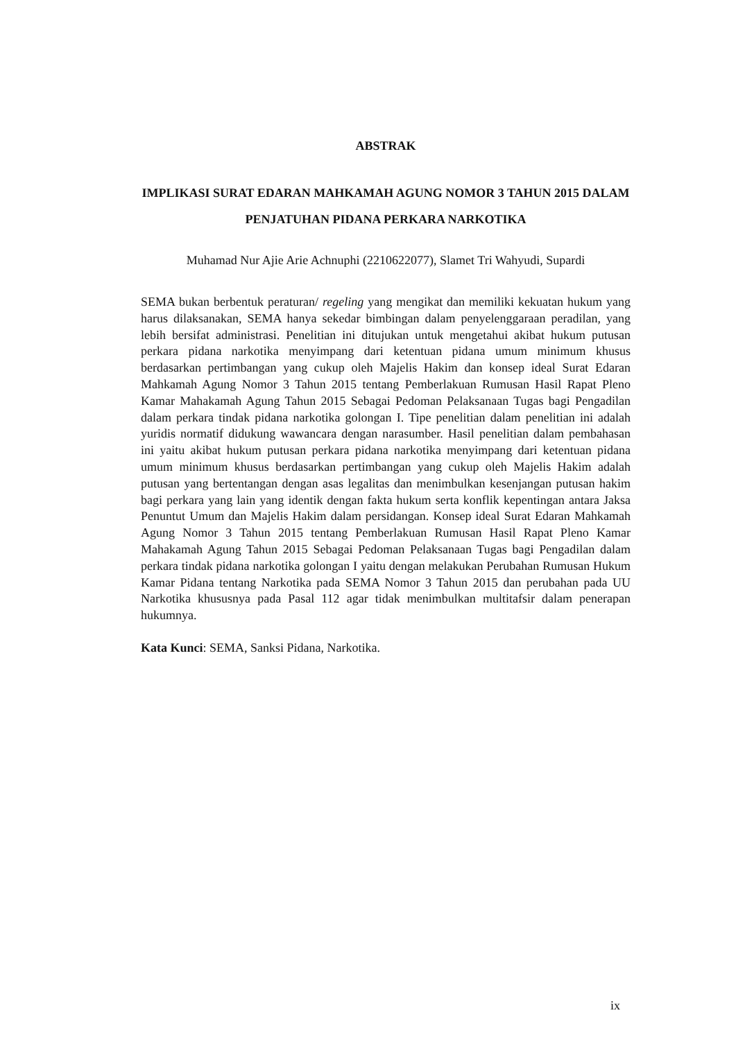ABSTRAK
IMPLIKASI SURAT EDARAN MAHKAMAH AGUNG NOMOR 3 TAHUN 2015 DALAM PENJATUHAN PIDANA PERKARA NARKOTIKA
Muhamad Nur Ajie Arie Achnuphi (2210622077), Slamet Tri Wahyudi, Supardi
SEMA bukan berbentuk peraturan/ regeling yang mengikat dan memiliki kekuatan hukum yang harus dilaksanakan, SEMA hanya sekedar bimbingan dalam penyelenggaraan peradilan, yang lebih bersifat administrasi. Penelitian ini ditujukan untuk mengetahui akibat hukum putusan perkara pidana narkotika menyimpang dari ketentuan pidana umum minimum khusus berdasarkan pertimbangan yang cukup oleh Majelis Hakim dan konsep ideal Surat Edaran Mahkamah Agung Nomor 3 Tahun 2015 tentang Pemberlakuan Rumusan Hasil Rapat Pleno Kamar Mahakamah Agung Tahun 2015 Sebagai Pedoman Pelaksanaan Tugas bagi Pengadilan dalam perkara tindak pidana narkotika golongan I. Tipe penelitian dalam penelitian ini adalah yuridis normatif didukung wawancara dengan narasumber. Hasil penelitian dalam pembahasan ini yaitu akibat hukum putusan perkara pidana narkotika menyimpang dari ketentuan pidana umum minimum khusus berdasarkan pertimbangan yang cukup oleh Majelis Hakim adalah putusan yang bertentangan dengan asas legalitas dan menimbulkan kesenjangan putusan hakim bagi perkara yang lain yang identik dengan fakta hukum serta konflik kepentingan antara Jaksa Penuntut Umum dan Majelis Hakim dalam persidangan. Konsep ideal Surat Edaran Mahkamah Agung Nomor 3 Tahun 2015 tentang Pemberlakuan Rumusan Hasil Rapat Pleno Kamar Mahakamah Agung Tahun 2015 Sebagai Pedoman Pelaksanaan Tugas bagi Pengadilan dalam perkara tindak pidana narkotika golongan I yaitu dengan melakukan Perubahan Rumusan Hukum Kamar Pidana tentang Narkotika pada SEMA Nomor 3 Tahun 2015 dan perubahan pada UU Narkotika khususnya pada Pasal 112 agar tidak menimbulkan multitafsir dalam penerapan hukumnya.
Kata Kunci: SEMA, Sanksi Pidana, Narkotika.
ix